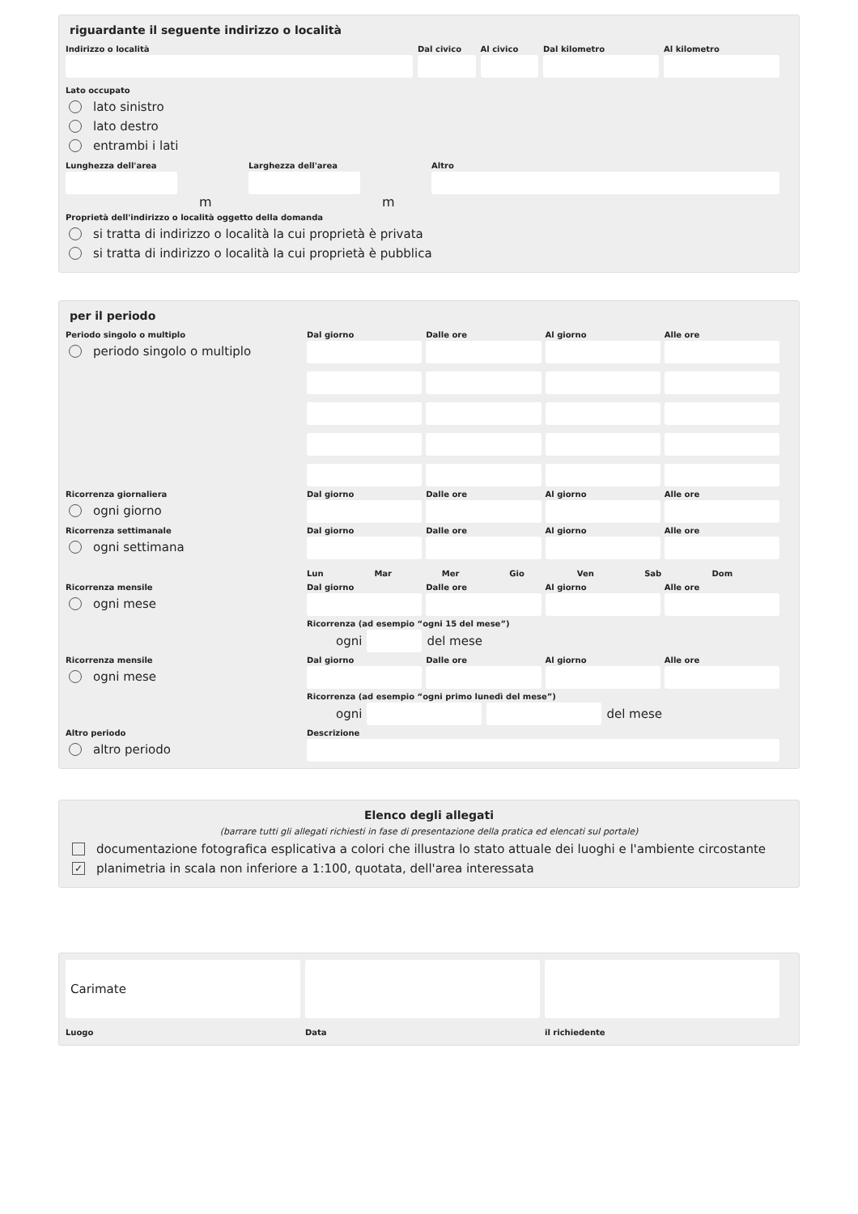riguardante il seguente indirizzo o località
Indirizzo o località Dal civico Al civico Dal kilometro Al kilometro
Lato occupato
lato sinistro
lato destro
entrambi i lati
Lunghezza dell'area
m
Larghezza dell'area
m
Altro
Proprietà dell'indirizzo o località oggetto della domanda
si tratta di indirizzo o località la cui proprietà è privata
si tratta di indirizzo o località la cui proprietà è pubblica
per il periodo
Periodo singolo o multiplo
periodo singolo o multiplo
Dal giorno Dalle ore Al giorno Alle ore
Ricorrenza giornaliera
ogni giorno
Dal giorno Dalle ore Al giorno Alle ore
Ricorrenza settimanale
ogni settimana
Dal giorno Dalle ore Al giorno Alle ore
Lun Mar Mer Gio Ven Sab Dom
Ricorrenza mensile
ogni mese
Dal giorno Dalle ore Al giorno Alle ore
Ricorrenza (ad esempio “ogni 15 del mese”)
ogni
del mese
Ricorrenza mensile
ogni mese
Dal giorno Dalle ore Al giorno Alle ore
Ricorrenza (ad esempio “ogni primo lunedì del mese”)
ogni
del mese
Altro periodo
altro periodo
Descrizione
Elenco degli allegati
(barrare tutti gli allegati richiesti in fase di presentazione della pratica ed elencati sul portale)
documentazione fotografica esplicativa a colori che illustra lo stato attuale dei luoghi e l'ambiente circostante
✓ planimetria in scala non inferiore a 1:100, quotata, dell'area interessata
Carimate
Luogo
Data il richiedente